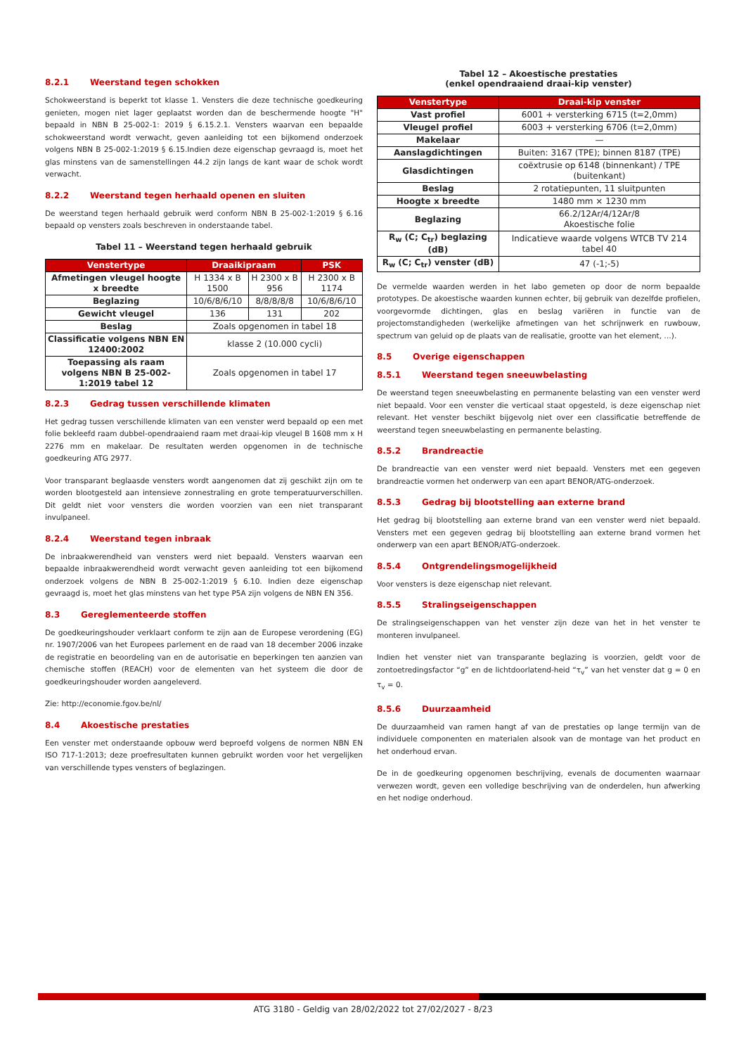8.2.1 Weerstand tegen schokken
Schokweerstand is beperkt tot klasse 1. Vensters die deze technische goedkeuring genieten, mogen niet lager geplaatst worden dan de beschermende hoogte "H" bepaald in NBN B 25-002-1: 2019 § 6.15.2.1. Vensters waarvan een bepaalde schokweerstand wordt verwacht, geven aanleiding tot een bijkomend onderzoek volgens NBN B 25-002-1:2019 § 6.15.Indien deze eigenschap gevraagd is, moet het glas minstens van de samenstellingen 44.2 zijn langs de kant waar de schok wordt verwacht.
8.2.2 Weerstand tegen herhaald openen en sluiten
De weerstand tegen herhaald gebruik werd conform NBN B 25-002-1:2019 § 6.16 bepaald op vensters zoals beschreven in onderstaande tabel.
Tabel 11 – Weerstand tegen herhaald gebruik
| Venstertype | Draaikipraam | | PSK |
| --- | --- | --- | --- |
| Afmetingen vleugel hoogte x breedte | H 1334 x B 1500 | H 2300 x B 956 | H 2300 x B 1174 |
| Beglazing | 10/6/8/6/10 | 8/8/8/8/8 | 10/6/8/6/10 |
| Gewicht vleugel | 136 | 131 | 202 |
| Beslag | Zoals opgenomen in tabel 18 | | |
| Classificatie volgens NBN EN 12400:2002 | klasse 2 (10.000 cycli) | | |
| Toepassing als raam volgens NBN B 25-002-1:2019 tabel 12 | Zoals opgenomen in tabel 17 | | |
8.2.3 Gedrag tussen verschillende klimaten
Het gedrag tussen verschillende klimaten van een venster werd bepaald op een met folie bekleefd raam dubbel-opendraaiend raam met draai-kip vleugel B 1608 mm x H 2276 mm en makelaar. De resultaten werden opgenomen in de technische goedkeuring ATG 2977.
Voor transparant beglaasde vensters wordt aangenomen dat zij geschikt zijn om te worden blootgesteld aan intensieve zonnestraling en grote temperatuurverschillen. Dit geldt niet voor vensters die worden voorzien van een niet transparant invulpaneel.
8.2.4 Weerstand tegen inbraak
De inbraakwerendheid van vensters werd niet bepaald. Vensters waarvan een bepaalde inbraakwerendheid wordt verwacht geven aanleiding tot een bijkomend onderzoek volgens de NBN B 25-002-1:2019 § 6.10. Indien deze eigenschap gevraagd is, moet het glas minstens van het type P5A zijn volgens de NBN EN 356.
8.3 Gereglementeerde stoffen
De goedkeuringshouder verklaart conform te zijn aan de Europese verordening (EG) nr. 1907/2006 van het Europees parlement en de raad van 18 december 2006 inzake de registratie en beoordeling van en de autorisatie en beperkingen ten aanzien van chemische stoffen (REACH) voor de elementen van het systeem die door de goedkeuringshouder worden aangeleverd.
Zie: http://economie.fgov.be/nl/
8.4 Akoestische prestaties
Een venster met onderstaande opbouw werd beproefd volgens de normen NBN EN ISO 717-1:2013; deze proefresultaten kunnen gebruikt worden voor het vergelijken van verschillende types vensters of beglazingen.
Tabel 12 – Akoestische prestaties
(enkel opendraaiend draai-kip venster)
| Venstertype | Draai-kip venster |
| --- | --- |
| Vast profiel | 6001 + versterking 6715 (t=2,0mm) |
| Vleugel profiel | 6003 + versterking 6706 (t=2,0mm) |
| Makelaar | — |
| Aanslagdichtingen | Buiten: 3167 (TPE); binnen 8187 (TPE) |
| Glasdichtingen | coëxtrusie op 6148 (binnenkant) / TPE (buitenkant) |
| Beslag | 2 rotatiepunten, 11 sluitpunten |
| Hoogte x breedte | 1480 mm × 1230 mm |
| Beglazing | 66.2/12Ar/4/12Ar/8 Akoestische folie |
| R<sub>w</sub> (C; C<sub>tr</sub>) beglazing (dB) | Indicatieve waarde volgens WTCB TV 214 tabel 40 |
| R<sub>w</sub> (C; C<sub>tr</sub>) venster (dB) | 47 (-1;-5) |
De vermelde waarden werden in het labo gemeten op door de norm bepaalde prototypes. De akoestische waarden kunnen echter, bij gebruik van dezelfde profielen, voorgevormde dichtingen, glas en beslag variëren in functie van de projectomstandigheden (werkelijke afmetingen van het schrijnwerk en ruwbouw, spectrum van geluid op de plaats van de realisatie, grootte van het element, …).
8.5 Overige eigenschappen
8.5.1 Weerstand tegen sneeuwbelasting
De weerstand tegen sneeuwbelasting en permanente belasting van een venster werd niet bepaald. Voor een venster die verticaal staat opgesteld, is deze eigenschap niet relevant. Het venster beschikt bijgevolg niet over een classificatie betreffende de weerstand tegen sneeuwbelasting en permanente belasting.
8.5.2 Brandreactie
De brandreactie van een venster werd niet bepaald. Vensters met een gegeven brandreactie vormen het onderwerp van een apart BENOR/ATG-onderzoek.
8.5.3 Gedrag bij blootstelling aan externe brand
Het gedrag bij blootstelling aan externe brand van een venster werd niet bepaald. Vensters met een gegeven gedrag bij blootstelling aan externe brand vormen het onderwerp van een apart BENOR/ATG-onderzoek.
8.5.4 Ontgrendelingsmogelijkheid
Voor vensters is deze eigenschap niet relevant.
8.5.5 Stralingseigenschappen
De stralingseigenschappen van het venster zijn deze van het in het venster te monteren invulpaneel.
Indien het venster niet van transparante beglazing is voorzien, geldt voor de zontoetredingsfactor “g” en de lichtdoorlatend-heid “τ<sub>v</sub>” van het venster dat g = 0 en τ<sub>v</sub> = 0.
8.5.6 Duurzaamheid
De duurzaamheid van ramen hangt af van de prestaties op lange termijn van de individuele componenten en materialen alsook van de montage van het product en het onderhoud ervan.
De in de goedkeuring opgenomen beschrijving, evenals de documenten waarnaar verwezen wordt, geven een volledige beschrijving van de onderdelen, hun afwerking en het nodige onderhoud.
ATG 3180 - Geldig van 28/02/2022 tot 27/02/2027 - 8/23